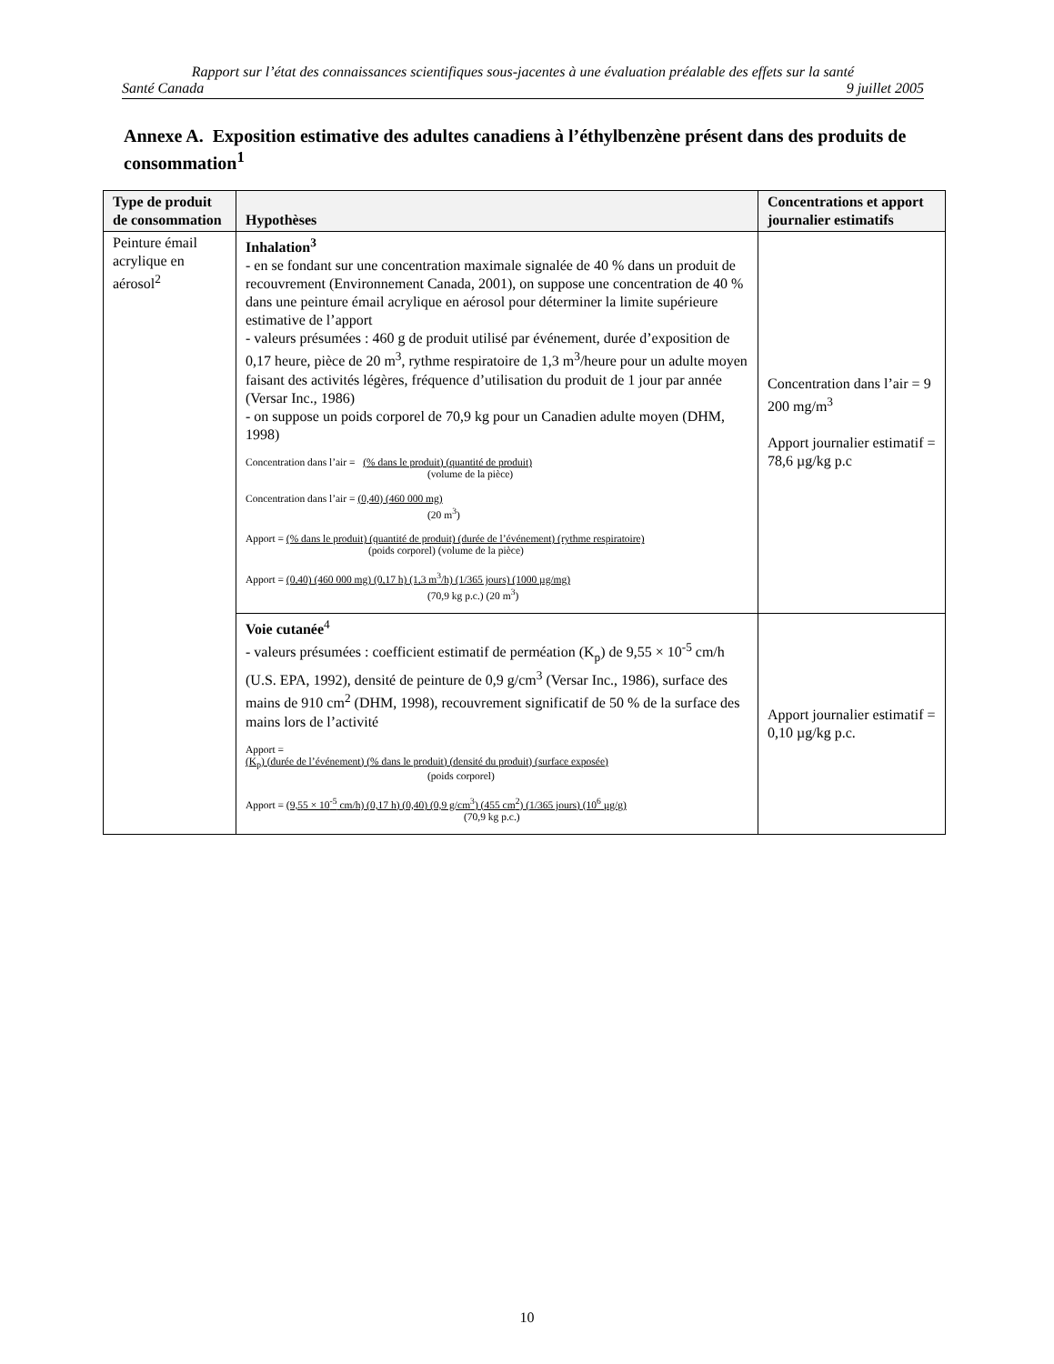Rapport sur l’état des connaissances scientifiques sous-jacentes à une évaluation préalable des effets sur la santé
Santé Canada 9 juillet 2005
Annexe A. Exposition estimative des adultes canadiens à l’éthylbenzène présent dans des produits de consommation<sup>1</sup>
| Type de produit de consommation | Hypothèses | Concentrations et apport journalier estimatifs |
| --- | --- | --- |
| Peinture émail acrylique en aérosol<sup>2</sup> | Inhalation<sup>3</sup> - en se fondant sur une concentration maximale signalée de 40 % dans un produit de recouvrement (Environnement Canada, 2001), on suppose une concentration de 40 % dans une peinture émail acrylique en aérosol pour déterminer la limite supérieure estimative de l’apport - valeurs présumées : 460 g de produit utilisé par événement, durée d’exposition de 0,17 heure, pièce de 20 m<sup>3</sup>, rythme respiratoire de 1,3 m<sup>3</sup>/heure pour un adulte moyen faisant des activités légères, fréquence d’utilisation du produit de 1 jour par année (Versar Inc., 1986) - on suppose un poids corporel de 70,9 kg pour un Canadien adulte moyen (DHM, 1998) Concentration dans l’air = (% dans le produit) (quantité de produit) (volume de la pièce) Concentration dans l’air = (0,40) (460 000 mg) (20 m<sup>3</sup>) Apport = (% dans le produit) (quantité de produit) (durée de l’événement) (rythme respiratoire) (poids corporel) (volume de la pièce) Apport = (0,40) (460 000 mg) (0,17 h) (1,3 m<sup>3</sup>/h) (1/365 jours) (1000 µg/mg) (70,9 kg p.c.) (20 m<sup>3</sup>) | Concentration dans l’air = 9 200 mg/m<sup>3</sup> Apport journalier estimatif = 78,6 µg/kg p.c |
| | Voie cutanée<sup>4</sup> - valeurs présumées : coefficient estimatif de perméation (K<sub>p</sub>) de 9,55 × 10<sup>-5</sup> cm/h (U.S. EPA, 1992), densité de peinture de 0,9 g/cm<sup>3</sup> (Versar Inc., 1986), surface des mains de 910 cm<sup>2</sup> (DHM, 1998), recouvrement significatif de 50 % de la surface des mains lors de l’activité Apport = (K<sub>p</sub>) (durée de l’événement) (% dans le produit) (densité du produit) (surface exposée) (poids corporel) Apport = (9,55 × 10<sup>-5</sup> cm/h) (0,17 h) (0,40) (0,9 g/cm<sup>3</sup>) (455 cm<sup>2</sup>) (1/365 jours) (10<sup>6</sup> µg/g) (70,9 kg p.c.) | Apport journalier estimatif = 0,10 µg/kg p.c. |
10